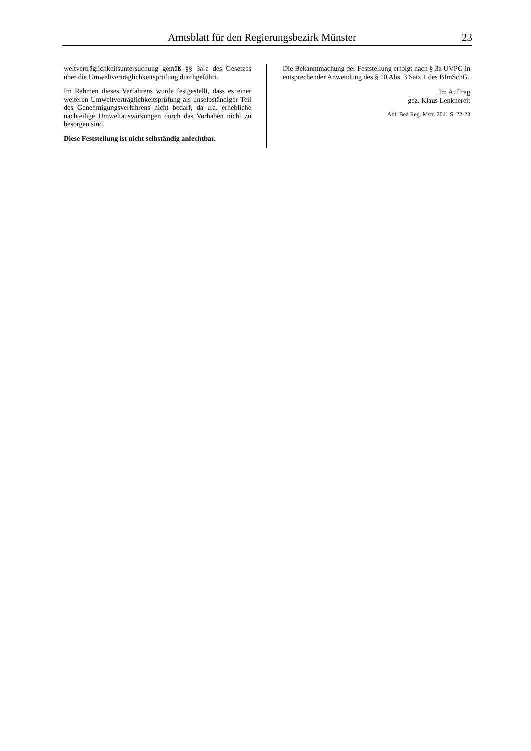Amtsblatt für den Regierungsbezirk Münster 23
weltverträglichkeitsuntersuchung gemäß §§ 3a-c des Gesetzes über die Umweltverträglichkeitsprüfung durchgeführt.
Im Rahmen dieses Verfahrens wurde festgestellt, dass es einer weiteren Umweltverträglichkeitsprüfung als unselbständiger Teil des Genehmigungsverfahrens nicht bedarf, da u.a. erhebliche nachteilige Umweltauswirkungen durch das Vorhaben nicht zu besorgen sind.
Diese Feststellung ist nicht selbständig anfechtbar.
Die Bekanntmachung der Feststellung erfolgt nach § 3a UVPG in entsprechender Anwendung des § 10 Abs. 3 Satz 1 des BImSchG.
Im Auftrag
gez. Klaus Lenknereit
Abl. Bez.Reg. Mstr. 2011 S. 22-23